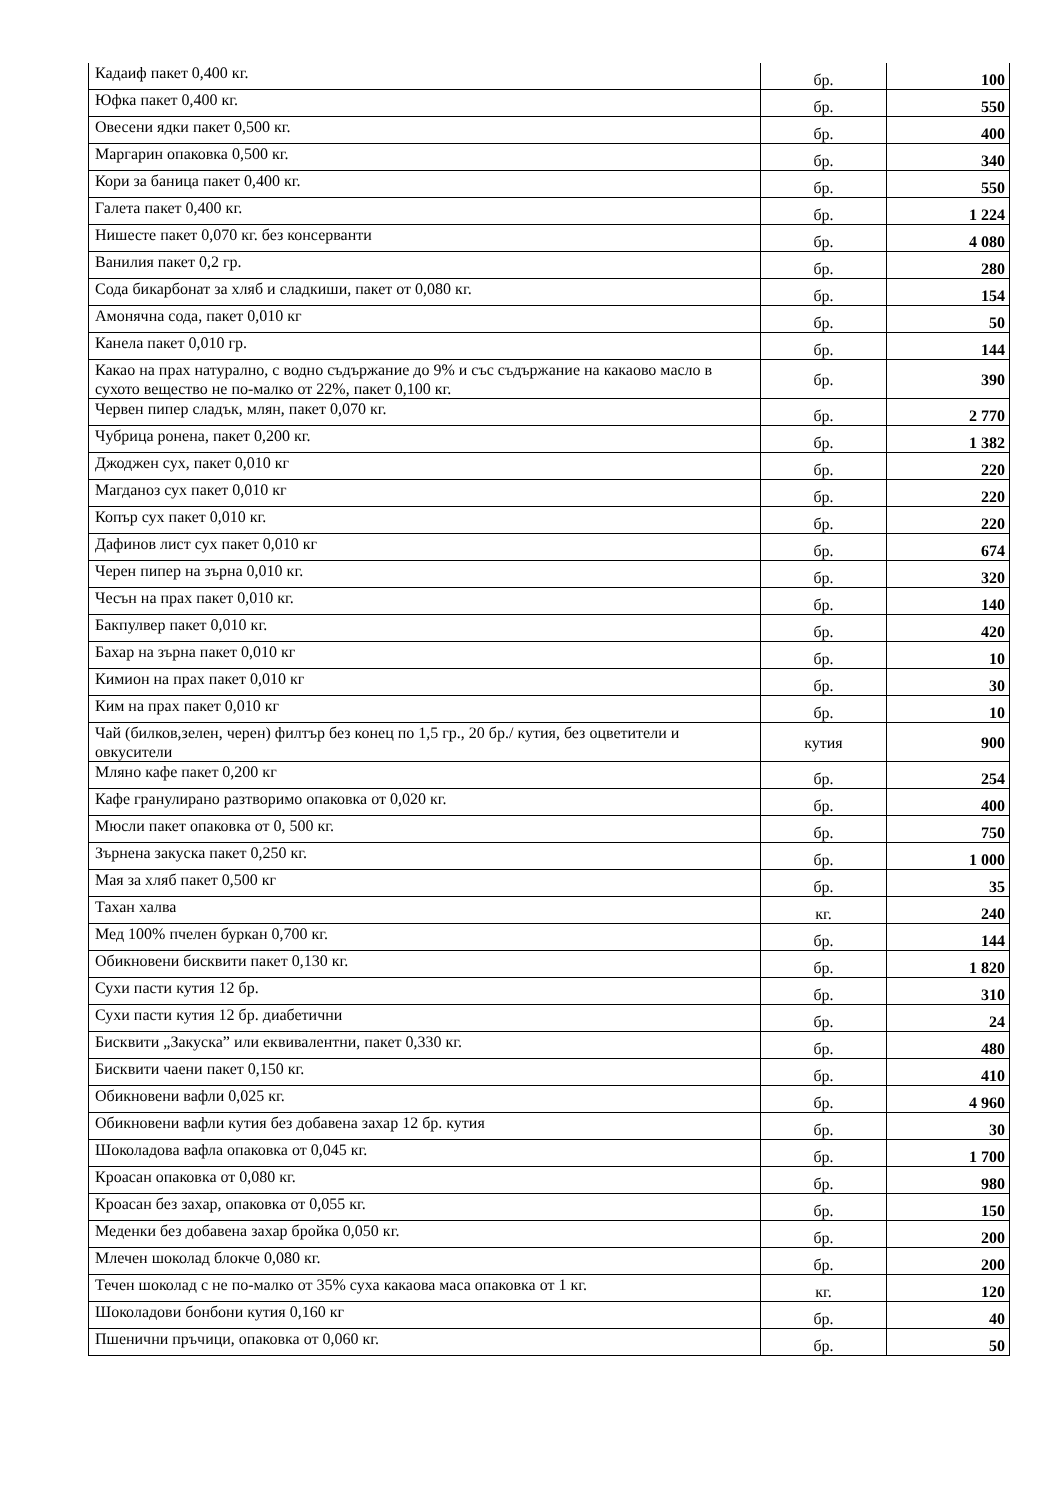| Кадаиф пакет 0,400 кг. | бр. | 100 |
| Юфка пакет 0,400 кг. | бр. | 550 |
| Овесени ядки пакет 0,500 кг. | бр. | 400 |
| Маргарин опаковка 0,500 кг. | бр. | 340 |
| Кори за баница пакет 0,400 кг. | бр. | 550 |
| Галета пакет 0,400 кг. | бр. | 1 224 |
| Нишесте пакет 0,070 кг. без консерванти | бр. | 4 080 |
| Ванилия пакет 0,2 гр. | бр. | 280 |
| Сода бикарбонат за хляб и сладкиши, пакет от 0,080 кг. | бр. | 154 |
| Амонячна сода, пакет 0,010 кг | бр. | 50 |
| Канела пакет 0,010 гр. | бр. | 144 |
| Какао на прах натурално, с водно съдържание до 9% и със съдържание на какаово масло в сухото вещество не по-малко от 22%, пакет 0,100 кг. | бр. | 390 |
| Червен пипер сладък, млян, пакет 0,070 кг. | бр. | 2 770 |
| Чубрица ронена, пакет 0,200 кг. | бр. | 1 382 |
| Джоджен сух, пакет 0,010 кг | бр. | 220 |
| Магданоз сух пакет 0,010 кг | бр. | 220 |
| Копър сух пакет 0,010 кг. | бр. | 220 |
| Дафинов лист сух пакет 0,010 кг | бр. | 674 |
| Черен пипер на зърна 0,010 кг. | бр. | 320 |
| Чесън на прах пакет 0,010 кг. | бр. | 140 |
| Бакпулвер пакет 0,010 кг. | бр. | 420 |
| Бахар на зърна пакет 0,010 кг | бр. | 10 |
| Кимион на прах пакет 0,010 кг | бр. | 30 |
| Ким на прах пакет 0,010 кг | бр. | 10 |
| Чай (билков,зелен, черен) филтър без конец по 1,5 гр., 20 бр./ кутия, без оцветители и овкусители | кутия | 900 |
| Мляно кафе пакет 0,200 кг | бр. | 254 |
| Кафе гранулирано разтворимо опаковка от 0,020 кг. | бр. | 400 |
| Мюсли пакет опаковка от 0, 500 кг. | бр. | 750 |
| Зърнена закуска пакет 0,250 кг. | бр. | 1 000 |
| Мая за хляб пакет 0,500 кг | бр. | 35 |
| Тахан халва | кг. | 240 |
| Мед 100% пчелен буркан 0,700 кг. | бр. | 144 |
| Обикновени бисквити пакет 0,130 кг. | бр. | 1 820 |
| Сухи пасти кутия 12 бр. | бр. | 310 |
| Сухи пасти кутия 12 бр. диабетични | бр. | 24 |
| Бисквити „Закуска” или еквивалентни, пакет 0,330 кг. | бр. | 480 |
| Бисквити чаени пакет 0,150 кг. | бр. | 410 |
| Обикновени вафли 0,025 кг. | бр. | 4 960 |
| Обикновени вафли кутия без добавена захар 12 бр. кутия | бр. | 30 |
| Шоколадова вафла опаковка от 0,045 кг. | бр. | 1 700 |
| Кроасан опаковка от 0,080 кг. | бр. | 980 |
| Кроасан без захар, опаковка от 0,055 кг. | бр. | 150 |
| Меденки без добавена захар бройка 0,050 кг. | бр. | 200 |
| Млечен шоколад блокче 0,080 кг. | бр. | 200 |
| Течен шоколад с не по-малко от 35% суха какаова маса опаковка от 1 кг. | кг. | 120 |
| Шоколадови бонбони кутия 0,160 кг | бр. | 40 |
| Пшенични пръчици, опаковка от 0,060 кг. | бр. | 50 |